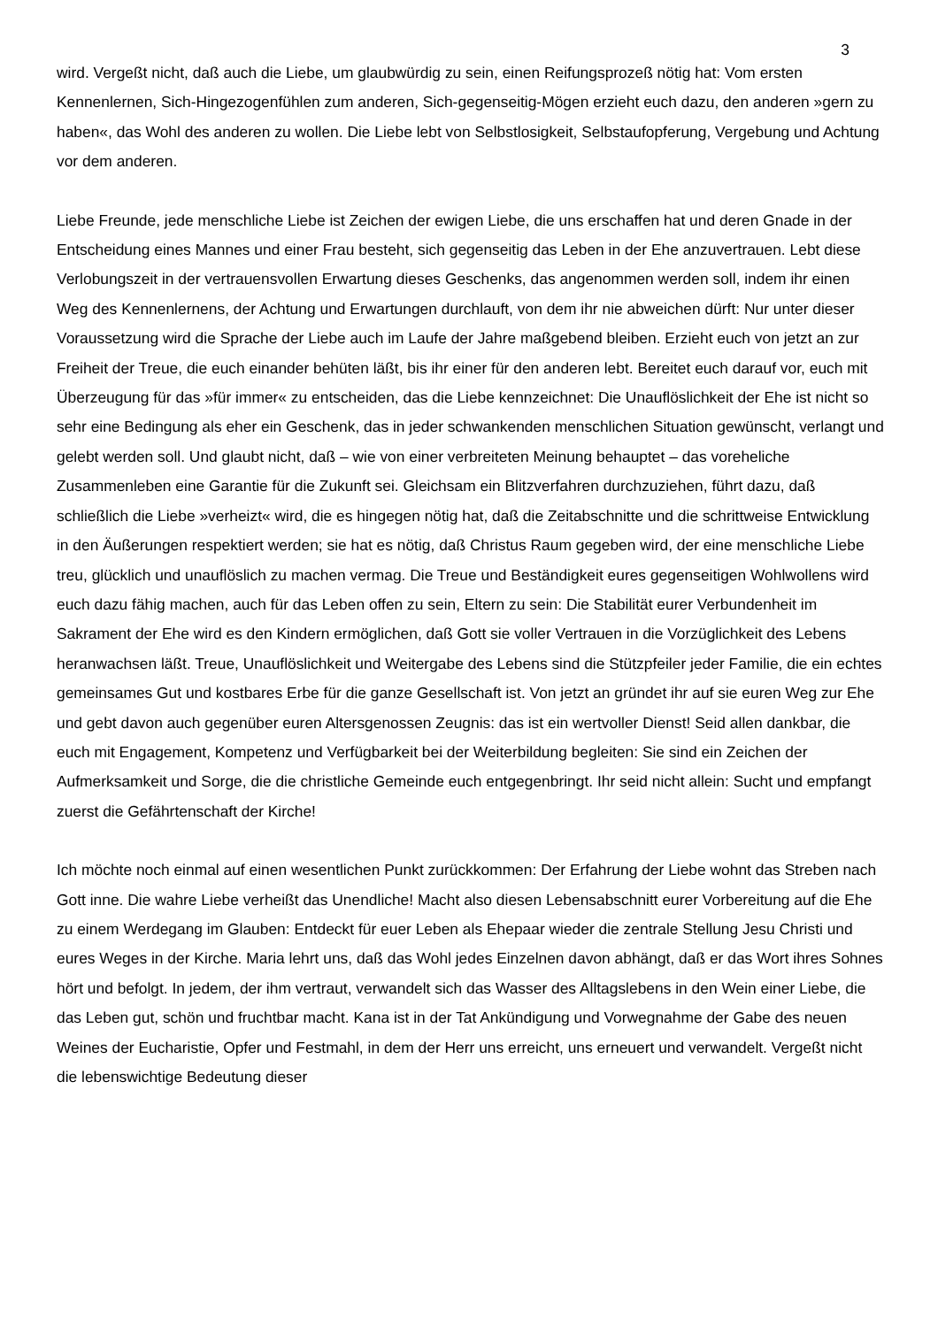3
wird. Vergeßt nicht, daß auch die Liebe, um glaubwürdig zu sein, einen Reifungsprozeß nötig hat: Vom ersten Kennenlernen, Sich-Hingezogenfühlen zum anderen, Sich-gegenseitig-Mögen erzieht euch dazu, den anderen »gern zu haben«, das Wohl des anderen zu wollen. Die Liebe lebt von Selbstlosigkeit, Selbstaufopferung, Vergebung und Achtung vor dem anderen.
Liebe Freunde, jede menschliche Liebe ist Zeichen der ewigen Liebe, die uns erschaffen hat und deren Gnade in der Entscheidung eines Mannes und einer Frau besteht, sich gegenseitig das Leben in der Ehe anzuvertrauen. Lebt diese Verlobungszeit in der vertrauensvollen Erwartung dieses Geschenks, das angenommen werden soll, indem ihr einen Weg des Kennenlernens, der Achtung und Erwartungen durchlauft, von dem ihr nie abweichen dürft: Nur unter dieser Voraussetzung wird die Sprache der Liebe auch im Laufe der Jahre maßgebend bleiben. Erzieht euch von jetzt an zur Freiheit der Treue, die euch einander behüten läßt, bis ihr einer für den anderen lebt. Bereitet euch darauf vor, euch mit Überzeugung für das »für immer« zu entscheiden, das die Liebe kennzeichnet: Die Unauflöslichkeit der Ehe ist nicht so sehr eine Bedingung als eher ein Geschenk, das in jeder schwankenden menschlichen Situation gewünscht, verlangt und gelebt werden soll. Und glaubt nicht, daß – wie von einer verbreiteten Meinung behauptet – das voreheliche Zusammenleben eine Garantie für die Zukunft sei. Gleichsam ein Blitzverfahren durchzuziehen, führt dazu, daß schließlich die Liebe »verheizt« wird, die es hingegen nötig hat, daß die Zeitabschnitte und die schrittweise Entwicklung in den Äußerungen respektiert werden; sie hat es nötig, daß Christus Raum gegeben wird, der eine menschliche Liebe treu, glücklich und unauflöslich zu machen vermag. Die Treue und Beständigkeit eures gegenseitigen Wohlwollens wird euch dazu fähig machen, auch für das Leben offen zu sein, Eltern zu sein: Die Stabilität eurer Verbundenheit im Sakrament der Ehe wird es den Kindern ermöglichen, daß Gott sie voller Vertrauen in die Vorzüglichkeit des Lebens heranwachsen läßt. Treue, Unauflöslichkeit und Weitergabe des Lebens sind die Stützpfeiler jeder Familie, die ein echtes gemeinsames Gut und kostbares Erbe für die ganze Gesellschaft ist. Von jetzt an gründet ihr auf sie euren Weg zur Ehe und gebt davon auch gegenüber euren Altersgenossen Zeugnis: das ist ein wertvoller Dienst! Seid allen dankbar, die euch mit Engagement, Kompetenz und Verfügbarkeit bei der Weiterbildung begleiten: Sie sind ein Zeichen der Aufmerksamkeit und Sorge, die die christliche Gemeinde euch entgegenbringt. Ihr seid nicht allein: Sucht und empfangt zuerst die Gefährtenschaft der Kirche!
Ich möchte noch einmal auf einen wesentlichen Punkt zurückkommen: Der Erfahrung der Liebe wohnt das Streben nach Gott inne. Die wahre Liebe verheißt das Unendliche! Macht also diesen Lebensabschnitt eurer Vorbereitung auf die Ehe zu einem Werdegang im Glauben: Entdeckt für euer Leben als Ehepaar wieder die zentrale Stellung Jesu Christi und eures Weges in der Kirche. Maria lehrt uns, daß das Wohl jedes Einzelnen davon abhängt, daß er das Wort ihres Sohnes hört und befolgt. In jedem, der ihm vertraut, verwandelt sich das Wasser des Alltagslebens in den Wein einer Liebe, die das Leben gut, schön und fruchtbar macht. Kana ist in der Tat Ankündigung und Vorwegnahme der Gabe des neuen Weines der Eucharistie, Opfer und Festmahl, in dem der Herr uns erreicht, uns erneuert und verwandelt. Vergeßt nicht die lebenswichtige Bedeutung dieser